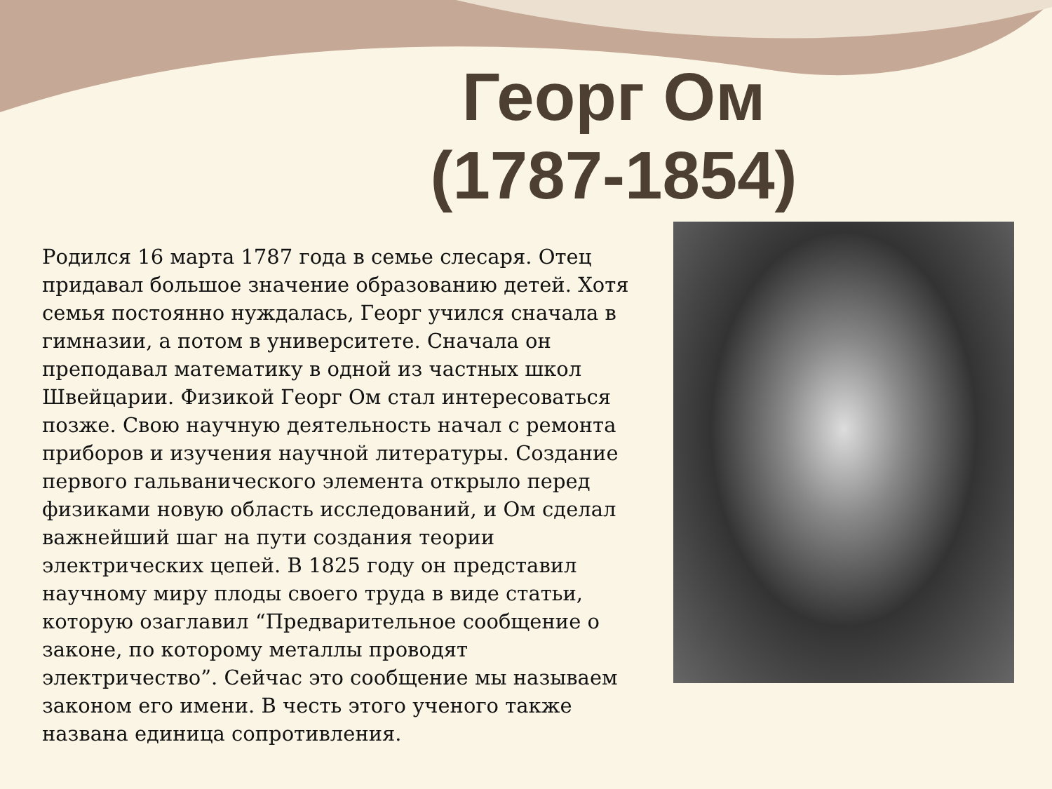Георг Ом
(1787-1854)
Родился 16 марта 1787 года в семье слесаря. Отец придавал большое значение образованию детей. Хотя семья постоянно нуждалась, Георг учился сначала в гимназии, а потом в университете. Сначала он преподавал математику в одной из частных школ Швейцарии. Физикой Георг Ом стал интересоваться позже. Свою научную деятельность начал с ремонта приборов и изучения научной литературы. Создание первого гальванического элемента открыло перед физиками новую область исследований, и Ом сделал важнейший шаг на пути создания теории электрических цепей. В 1825 году он представил научному миру плоды своего труда в виде статьи, которую озаглавил “Предварительное сообщение о законе, по которому металлы проводят электричество”. Сейчас это сообщение мы называем законом его имени. В честь этого ученого также названа единица сопротивления.